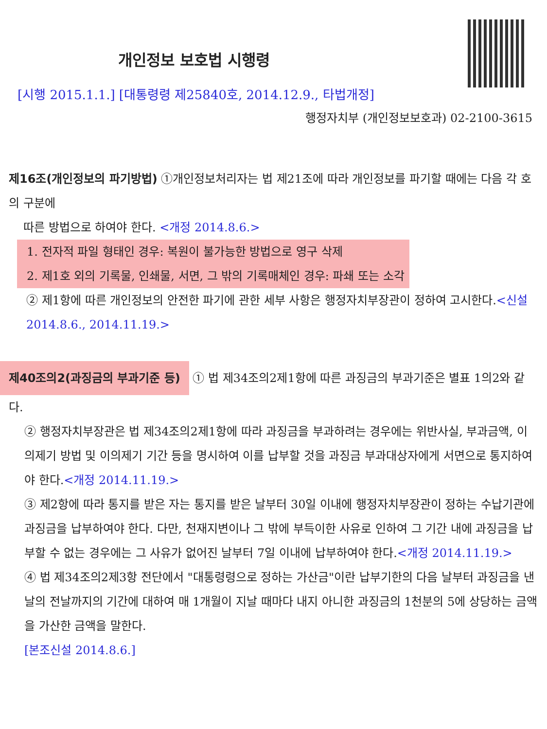개인정보 보호법 시행령
[시행 2015.1.1.] [대통령령 제25840호, 2014.12.9., 타법개정]
행정자치부 (개인정보보호과) 02-2100-3615
제16조(개인정보의 파기방법) ①개인정보처리자는 법 제21조에 따라 개인정보를 파기할 때에는 다음 각 호의 구분에
따른 방법으로 하여야 한다. <개정 2014.8.6.>
1. 전자적 파일 형태인 경우: 복원이 불가능한 방법으로 영구 삭제
2. 제1호 외의 기록물, 인쇄물, 서면, 그 밖의 기록매체인 경우: 파쇄 또는 소각
② 제1항에 따른 개인정보의 안전한 파기에 관한 세부 사항은 행정자치부장관이 정하여 고시한다.<신설 2014.8.6., 2014.11.19.>
제40조의2(과징금의 부과기준 등) ① 법 제34조의2제1항에 따른 과징금의 부과기준은 별표 1의2와 같다.
② 행정자치부장관은 법 제34조의2제1항에 따라 과징금을 부과하려는 경우에는 위반사실, 부과금액, 이의제기 방법 및 이의제기 기간 등을 명시하여 이를 납부할 것을 과징금 부과대상자에게 서면으로 통지하여야 한다.<개정 2014.11.19.>
③ 제2항에 따라 통지를 받은 자는 통지를 받은 날부터 30일 이내에 행정자치부장관이 정하는 수납기관에 과징금을 납부하여야 한다. 다만, 천재지변이나 그 밖에 부득이한 사유로 인하여 그 기간 내에 과징금을 납부할 수 없는 경우에는 그 사유가 없어진 날부터 7일 이내에 납부하여야 한다.<개정 2014.11.19.>
④ 법 제34조의2제3항 전단에서 "대통령령으로 정하는 가산금"이란 납부기한의 다음 날부터 과징금을 낸 날의 전날까지의 기간에 대하여 매 1개월이 지날 때마다 내지 아니한 과징금의 1천분의 5에 상당하는 금액을 가산한 금액을 말한다.
[본조신설 2014.8.6.]